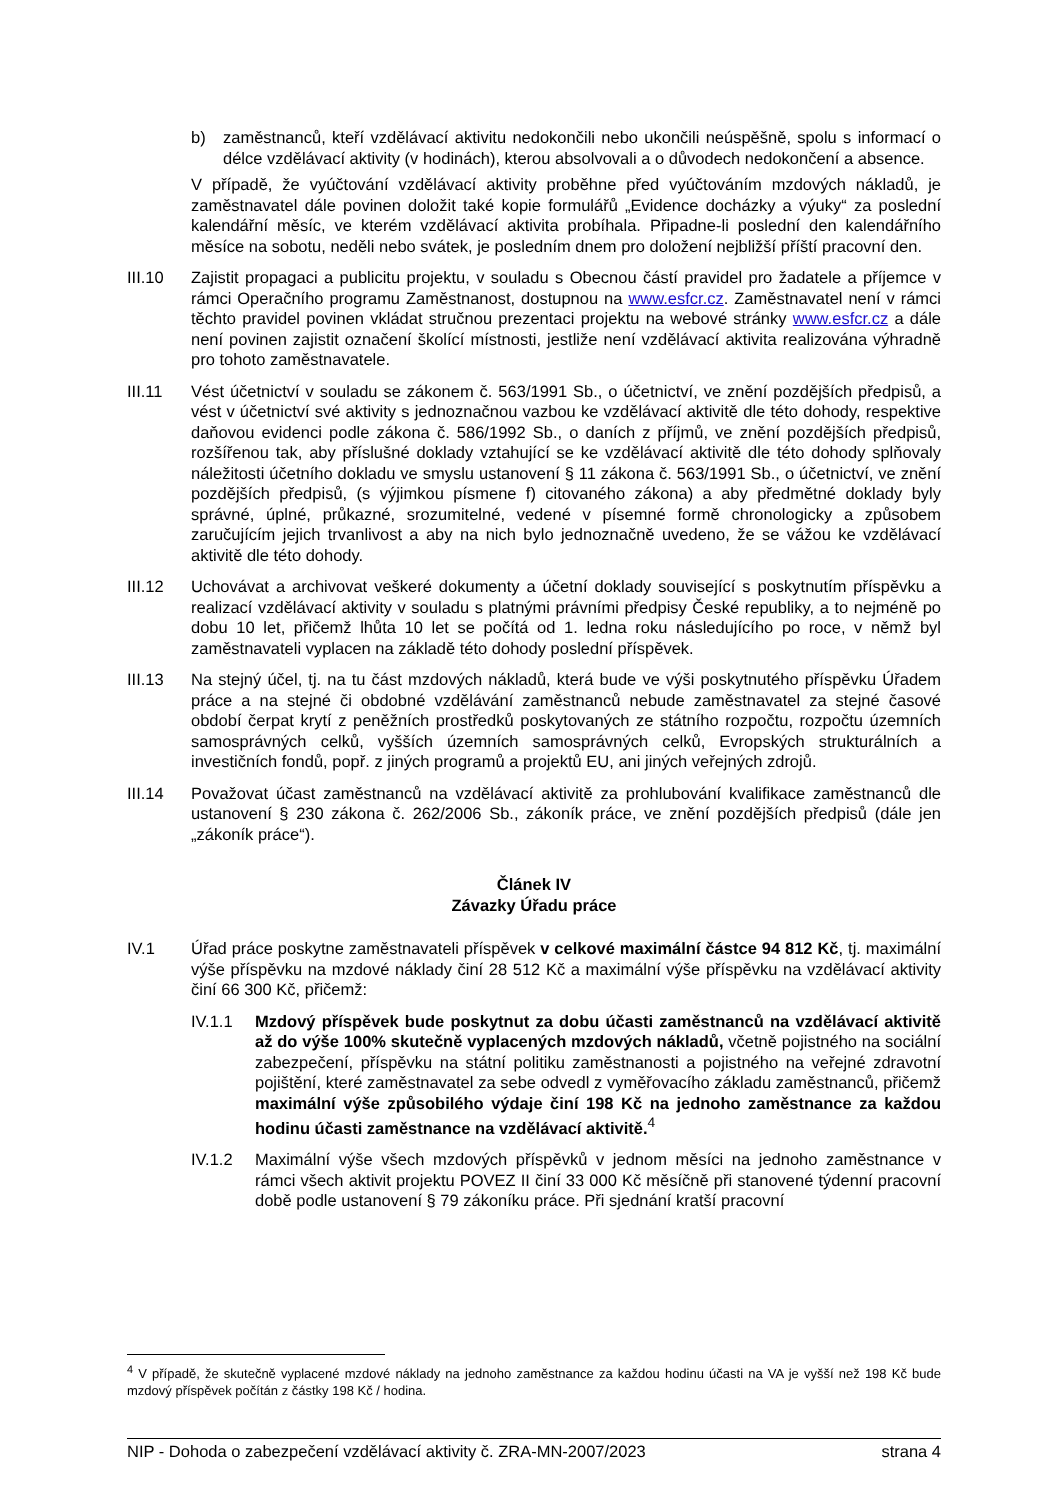b) zaměstnanců, kteří vzdělávací aktivitu nedokončili nebo ukončili neúspěšně, spolu s informací o délce vzdělávací aktivity (v hodinách), kterou absolvovali a o důvodech nedokončení a absence.
V případě, že vyúčtování vzdělávací aktivity proběhne před vyúčtováním mzdových nákladů, je zaměstnavatel dále povinen doložit také kopie formulářů „Evidence docházky a výuky“ za poslední kalendářní měsíc, ve kterém vzdělávací aktivita probíhala. Připadne-li poslední den kalendářního měsíce na sobotu, neděli nebo svátek, je posledním dnem pro doložení nejbližší příští pracovní den.
III.10 Zajistit propagaci a publicitu projektu, v souladu s Obecnou částí pravidel pro žadatele a příjemce v rámci Operačního programu Zaměstnanost, dostupnou na www.esfcr.cz. Zaměstnavatel není v rámci těchto pravidel povinen vkládat stručnou prezentaci projektu na webové stránky www.esfcr.cz a dále není povinen zajistit označení školící místnosti, jestliže není vzdělávací aktivita realizována výhradně pro tohoto zaměstnavatele.
III.11 Vést účetnictví v souladu se zákonem č. 563/1991 Sb., o účetnictví, ve znění pozdějších předpisů, a vést v účetnictví své aktivity s jednoznačnou vazbou ke vzdělávací aktivitě dle této dohody, respektive daňovou evidenci podle zákona č. 586/1992 Sb., o daních z příjmů, ve znění pozdějších předpisů, rozšířenou tak, aby příslušné doklady vztahující se ke vzdělávací aktivitě dle této dohody splňovaly náležitosti účetního dokladu ve smyslu ustanovení § 11 zákona č. 563/1991 Sb., o účetnictví, ve znění pozdějších předpisů, (s výjimkou písmene f) citovaného zákona) a aby předmětné doklady byly správné, úplné, průkazné, srozumitelné, vedené v písemné formě chronologicky a způsobem zaručujícím jejich trvanlivost a aby na nich bylo jednoznačně uvedeno, že se vážou ke vzdělávací aktivitě dle této dohody.
III.12 Uchovávat a archivovat veškeré dokumenty a účetní doklady související s poskytnutím příspěvku a realizací vzdělávací aktivity v souladu s platnými právními předpisy České republiky, a to nejméně po dobu 10 let, přičemž lhůta 10 let se počítá od 1. ledna roku následujícího po roce, v němž byl zaměstnavateli vyplacen na základě této dohody poslední příspěvek.
III.13 Na stejný účel, tj. na tu část mzdových nákladů, která bude ve výši poskytnutého příspěvku Úřadem práce a na stejné či obdobné vzdělávání zaměstnanců nebude zaměstnavatel za stejné časové období čerpat krytí z peněžních prostředků poskytovaných ze státního rozpočtu, rozpočtu územních samosprávných celků, vyšších územních samosprávných celků, Evropských strukturálních a investičních fondů, popř. z jiných programů a projektů EU, ani jiných veřejných zdrojů.
III.14 Považovat účast zaměstnanců na vzdělávací aktivitě za prohlubování kvalifikace zaměstnanců dle ustanovení § 230 zákona č. 262/2006 Sb., zákoník práce, ve znění pozdějších předpisů (dále jen „zákoník práce“).
Článek IV
Závazky Úřadu práce
IV.1 Úřad práce poskytne zaměstnavateli příspěvek v celkové maximální částce 94 812 Kč, tj. maximální výše příspěvku na mzdové náklady činí 28 512 Kč a maximální výše příspěvku na vzdělávací aktivity činí 66 300 Kč, přičemž:
IV.1.1 Mzdový příspěvek bude poskytnut za dobu účasti zaměstnanců na vzdělávací aktivitě až do výše 100% skutečně vyplacených mzdových nákladů, včetně pojistného na sociální zabezpečení, příspěvku na státní politiku zaměstnanosti a pojistného na veřejné zdravotní pojištění, které zaměstnavatel za sebe odvedl z vyměřovacího základu zaměstnanců, přičemž maximální výše způsobilého výdaje činí 198 Kč na jednoho zaměstnance za každou hodinu účasti zaměstnance na vzdělávací aktivitě.<sup>4</sup>
IV.1.2 Maximální výše všech mzdových příspěvků v jednom měsíci na jednoho zaměstnance v rámci všech aktivit projektu POVEZ II činí 33 000 Kč měsíčně při stanovené týdenní pracovní době podle ustanovení § 79 zákoníku práce. Při sjednání kratší pracovní
<sup>4</sup> V případě, že skutečně vyplacené mzdové náklady na jednoho zaměstnance za každou hodinu účasti na VA je vyšší než 198 Kč bude mzdový příspěvek počítán z částky 198 Kč / hodina.
NIP - Dohoda o zabezpečení vzdělávací aktivity č. ZRA-MN-2007/2023 strana 4